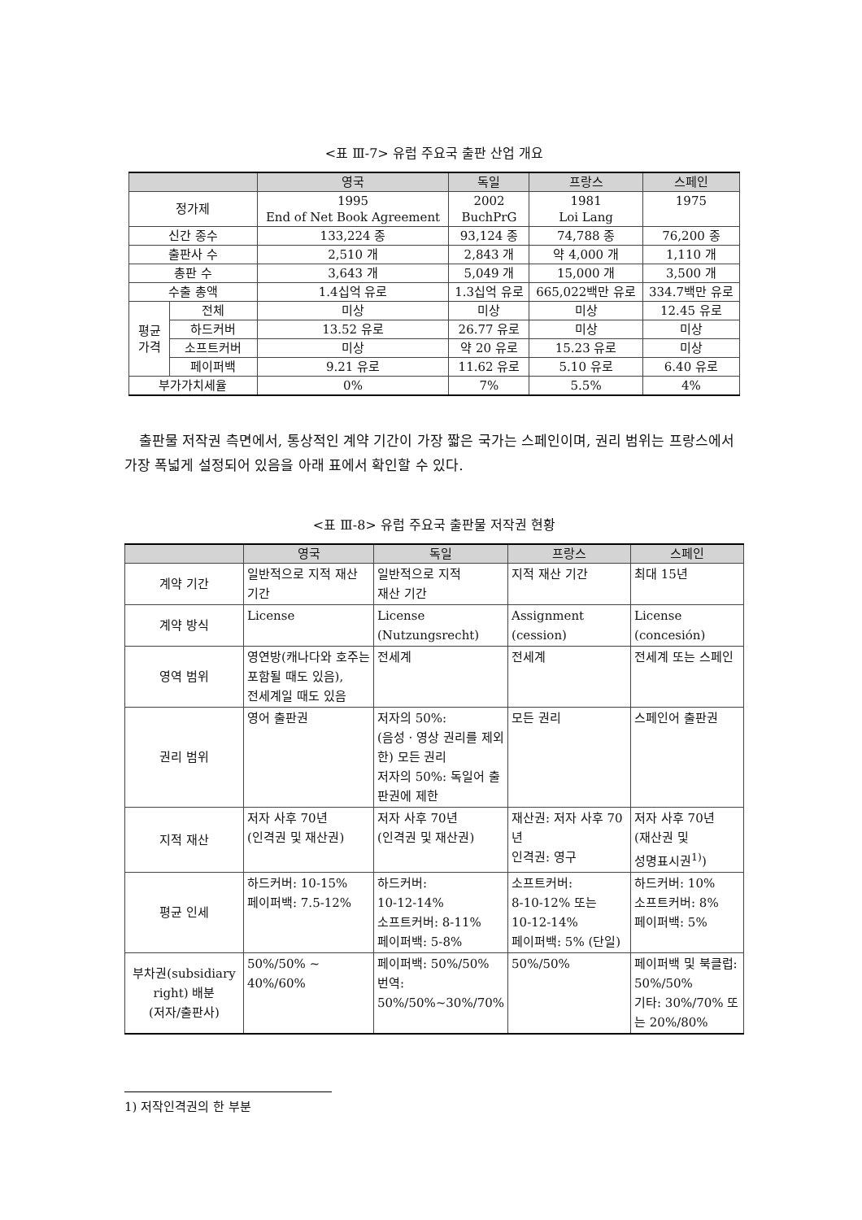<표 Ⅲ-7> 유럽 주요국 출판 산업 개요
| | | 영국 | 독일 | 프랑스 | 스페인 |
| --- | --- | --- | --- | --- | --- |
| 정가제 | | 1995 End of Net Book Agreement | 2002 BuchPrG | 1981 Loi Lang | 1975 |
| 신간 종수 | | 133,224 종 | 93,124 종 | 74,788 종 | 76,200 종 |
| 출판사 수 | | 2,510 개 | 2,843 개 | 약 4,000 개 | 1,110 개 |
| 총판 수 | | 3,643 개 | 5,049 개 | 15,000 개 | 3,500 개 |
| 수출 총액 | | 1.4십억 유로 | 1.3십억 유로 | 665,022백만 유로 | 334.7백만 유로 |
| 평균 가격 | 전체 | 미상 | 미상 | 미상 | 12.45 유로 |
| | 하드커버 | 13.52 유로 | 26.77 유로 | 미상 | 미상 |
| | 소프트커버 | 미상 | 약 20 유로 | 15.23 유로 | 미상 |
| | 페이퍼백 | 9.21 유로 | 11.62 유로 | 5.10 유로 | 6.40 유로 |
| 부가가치세율 | | 0% | 7% | 5.5% | 4% |
출판물 저작권 측면에서, 통상적인 계약 기간이 가장 짧은 국가는 스페인이며, 권리 범위는 프랑스에서 가장 폭넓게 설정되어 있음을 아래 표에서 확인할 수 있다.
<표 Ⅲ-8> 유럽 주요국 출판물 저작권 현황
| | 영국 | 독일 | 프랑스 | 스페인 |
| --- | --- | --- | --- | --- |
| 계약 기간 | 일반적으로 지적 재산 기간 | 일반적으로 지적 재산 기간 | 지적 재산 기간 | 최대 15년 |
| 계약 방식 | License | License (Nutzungsrecht) | Assignment (cession) | License (concesión) |
| 영역 범위 | 영연방(캐나다와 호주는 포함될 때도 있음), 전세계일 때도 있음 | 전세계 | 전세계 | 전세계 또는 스페인 |
| 권리 범위 | 영어 출판권 | 저자의 50%: (음성 · 영상 권리를 제외한) 모든 권리 저자의 50%: 독일어 출판권에 제한 | 모든 권리 | 스페인어 출판권 |
| 지적 재산 | 저자 사후 70년 (인격권 및 재산권) | 저자 사후 70년 (인격권 및 재산권) | 재산권: 저자 사후 70년 인격권: 영구 | 저자 사후 70년 (재산권 및 성명표시권<sup>1)</sup>) |
| 평균 인세 | 하드커버: 10-15% 페이퍼백: 7.5-12% | 하드커버: 10-12-14% 소프트커버: 8-11% 페이퍼백: 5-8% | 소프트커버: 8-10-12% 또는 10-12-14% 페이퍼백: 5% (단일) | 하드커버: 10% 소프트커버: 8% 페이퍼백: 5% |
| 부차권(subsidiary right) 배분 (저자/출판사) | 50%/50% ~ 40%/60% | 페이퍼백: 50%/50% 번역: 50%/50%~30%/70% | 50%/50% | 페이퍼백 및 북클럽: 50%/50% 기타: 30%/70% 또는 20%/80% |
1) 저작인격권의 한 부분